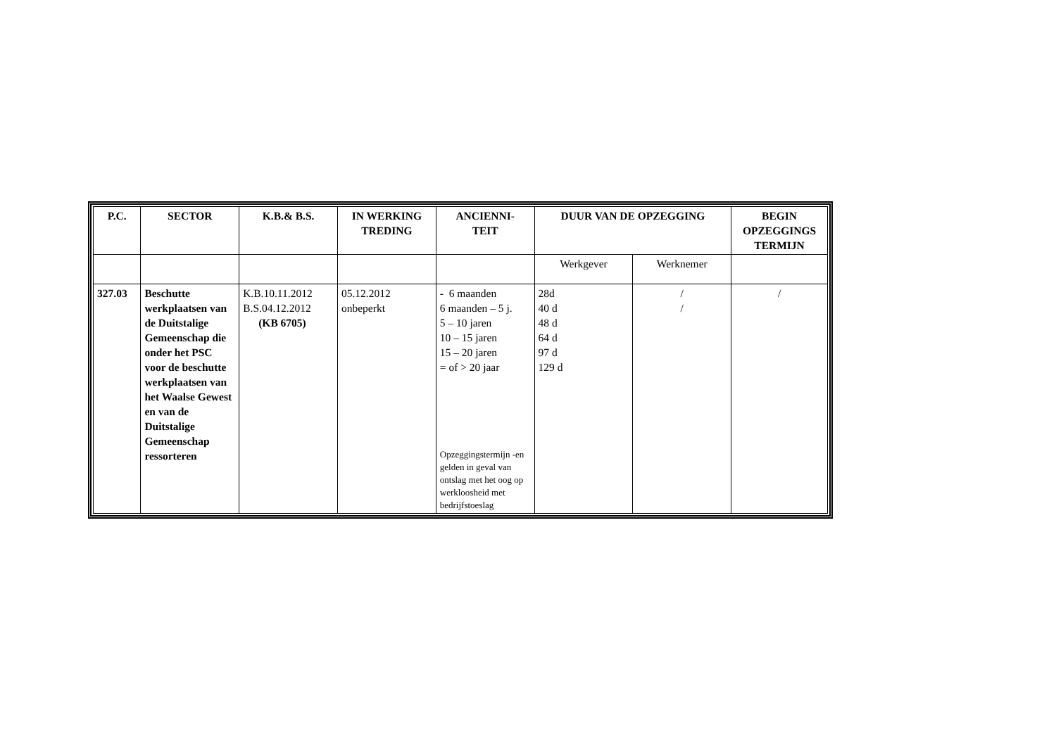| P.C. | SECTOR | K.B.& B.S. | IN WERKING TREDING | ANCIENNI- TEIT | DUUR VAN DE OPZEGGING | | BEGIN OPZEGGINGS TERMIJN |
| --- | --- | --- | --- | --- | --- | --- | --- |
| | | | | | Werkgever | Werknemer | |
| 327.03 | Beschutte werkplaatsen van de Duitstalige Gemeenschap die onder het PSC voor de beschutte werkplaatsen van het Waalse Gewest en van de Duitstalige Gemeenschap ressorteren | K.B.10.11.2012 B.S.04.12.2012 (KB 6705) | 05.12.2012 onbeperkt | - 6 maanden 6 maanden – 5 j. 5 – 10 jaren 10 – 15 jaren 15 – 20 jaren = of > 20 jaar Opzeggingstermijn -en gelden in geval van ontslag met het oog op werkloosheid met bedrijfstoeslag | 28d 40 d 48 d 64 d 97 d 129 d | / / | / |